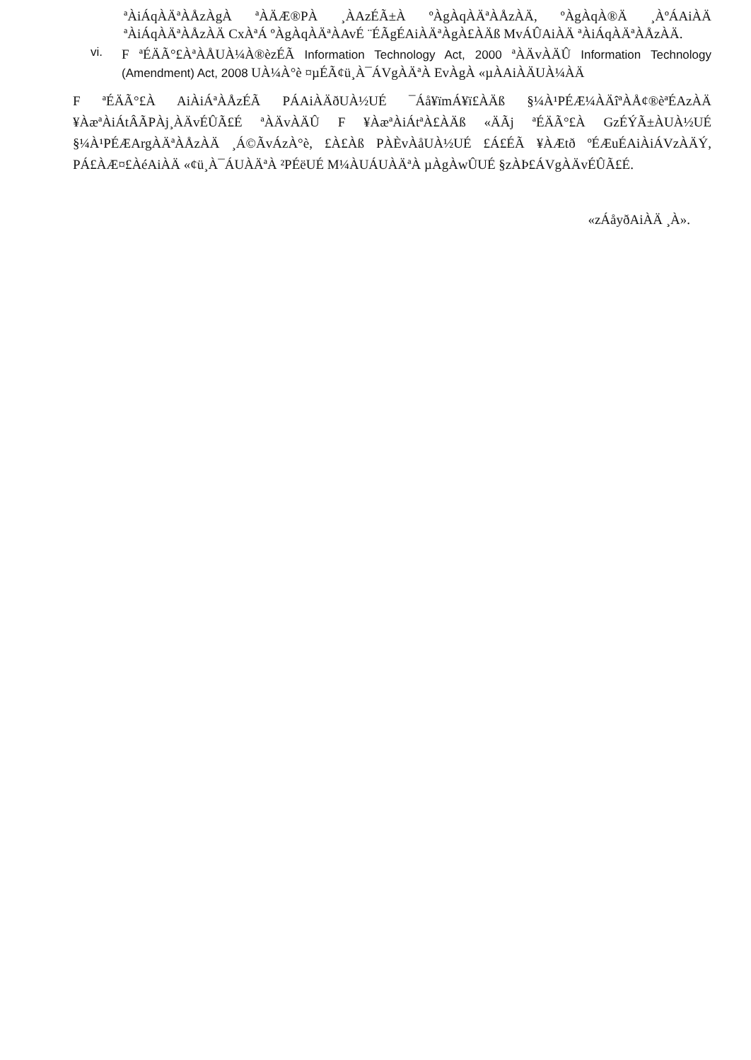ªÀiÁqÀÄªÀÅzÀgÀ ªÀÄÆ®PÀ ¸ÀAzÉÃ±À ºÀgÀqÀÄªÀÅzÀÄ, ºÀgÀqÀ®Ä ¸ÀºÁAiÀÄ ªÀiÁqÀÄªÀÅzÀÄ CxÀªÁ ºÀgÀqÀÄªÀAvÉ ¨ÉÃgÉAiÀÄªÀgÀ£ÀÄß MvÁÛAiÀÄ ªÀiÁqÀÄªÀÅzÀÄ.
vi.
F ªÉÄÃ°£ÀªÀÅUÀ¼À®èzÉÃ Information Technology Act, 2000 ªÀÄvÀÄÛ Information Technology (Amendment) Act, 2008 UÀ¼À°è ¤µÉÃ¢ü¸À¯ÁVgÀÄªÀ EvÀgÀ «µÀAiÀÄUÀ¼ÀÄ
F ªÉÄÃ°£À AiÀiÁªÀÅzÉÃ PÁAiÀÄðUÀ½UÉ ¯Áå¥ïmÁ¥ï£ÀÄß §¼À¹PÉÆ¼ÀÄîªÀÅ¢®èªÉAzÀÄ ¥ÀæªÀiÁtÂÃPÀj¸ÀÄvÉÛÃ£É ªÀÄvÀÄÛ F ¥ÀæªÀiÁtªÀ£ÀÄß «ÄÃj ªÉÄÃ°£À GzÉÝÃ±ÀUÀ½UÉ §¼À¹PÉÆArgÀÄªÀÅzÀÄ ¸Á©ÃvÁzÀ°è, £À£Àß PÀÈvÀåUÀ½UÉ £Á£ÉÃ ¥ÀÆtð ºÉÆuÉAiÀiÁVzÀÄÝ, PÁ£ÀÆ¤£ÀéAiÀÄ «¢ü¸À¯ÁUÀÄªÀ ²PÉëUÉ M¼ÀUÁUÀÄªÀ µÀgÀwÛUÉ §zÀÞ£ÁVgÀÄvÉÛÃ£É.
«zÁåyðAiÀÄ ¸À».